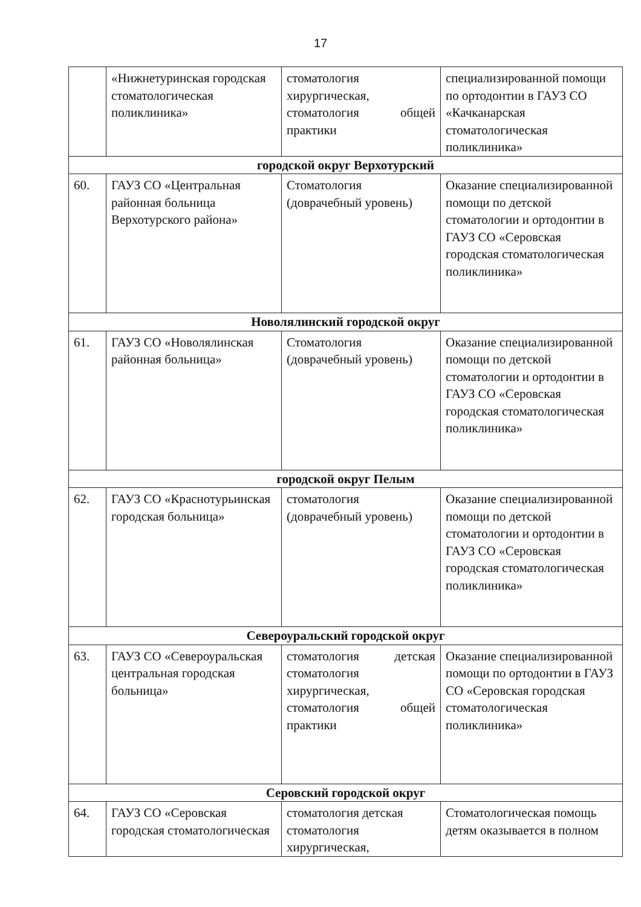17
| | «Нижнетуринская городская стоматологическая поликлиника» | стоматология хирургическая, стоматология общей практики | специализированной помощи по ортодонтии в ГАУЗ СО «Качканарская стоматологическая поликлиника» |
| городской округ Верхотурский | | | |
| 60. | ГАУЗ СО «Центральная районная больница Верхотурского района» | Стоматология (доврачебный уровень) | Оказание специализированной помощи по детской стоматологии и ортодонтии в ГАУЗ СО «Серовская городская стоматологическая поликлиника» |
| Новолялинский городской округ | | | |
| 61. | ГАУЗ СО «Новолялинская районная больница» | Стоматология (доврачебный уровень) | Оказание специализированной помощи по детской стоматологии и ортодонтии в ГАУЗ СО «Серовская городская стоматологическая поликлиника» |
| городской округ Пелым | | | |
| 62. | ГАУЗ СО «Краснотурьинская городская больница» | стоматология (доврачебный уровень) | Оказание специализированной помощи по детской стоматологии и ортодонтии в ГАУЗ СО «Серовская городская стоматологическая поликлиника» |
| Североуральский городской округ | | | |
| 63. | ГАУЗ СО «Североуральская центральная городская больница» | стоматология детская стоматология хирургическая, стоматология общей практики | Оказание специализированной помощи по ортодонтии в ГАУЗ СО «Серовская городская стоматологическая поликлиника» |
| Серовский городской округ | | | |
| 64. | ГАУЗ СО «Серовская городская стоматологическая | стоматология детская стоматология хирургическая, | Стоматологическая помощь детям оказывается в полном |